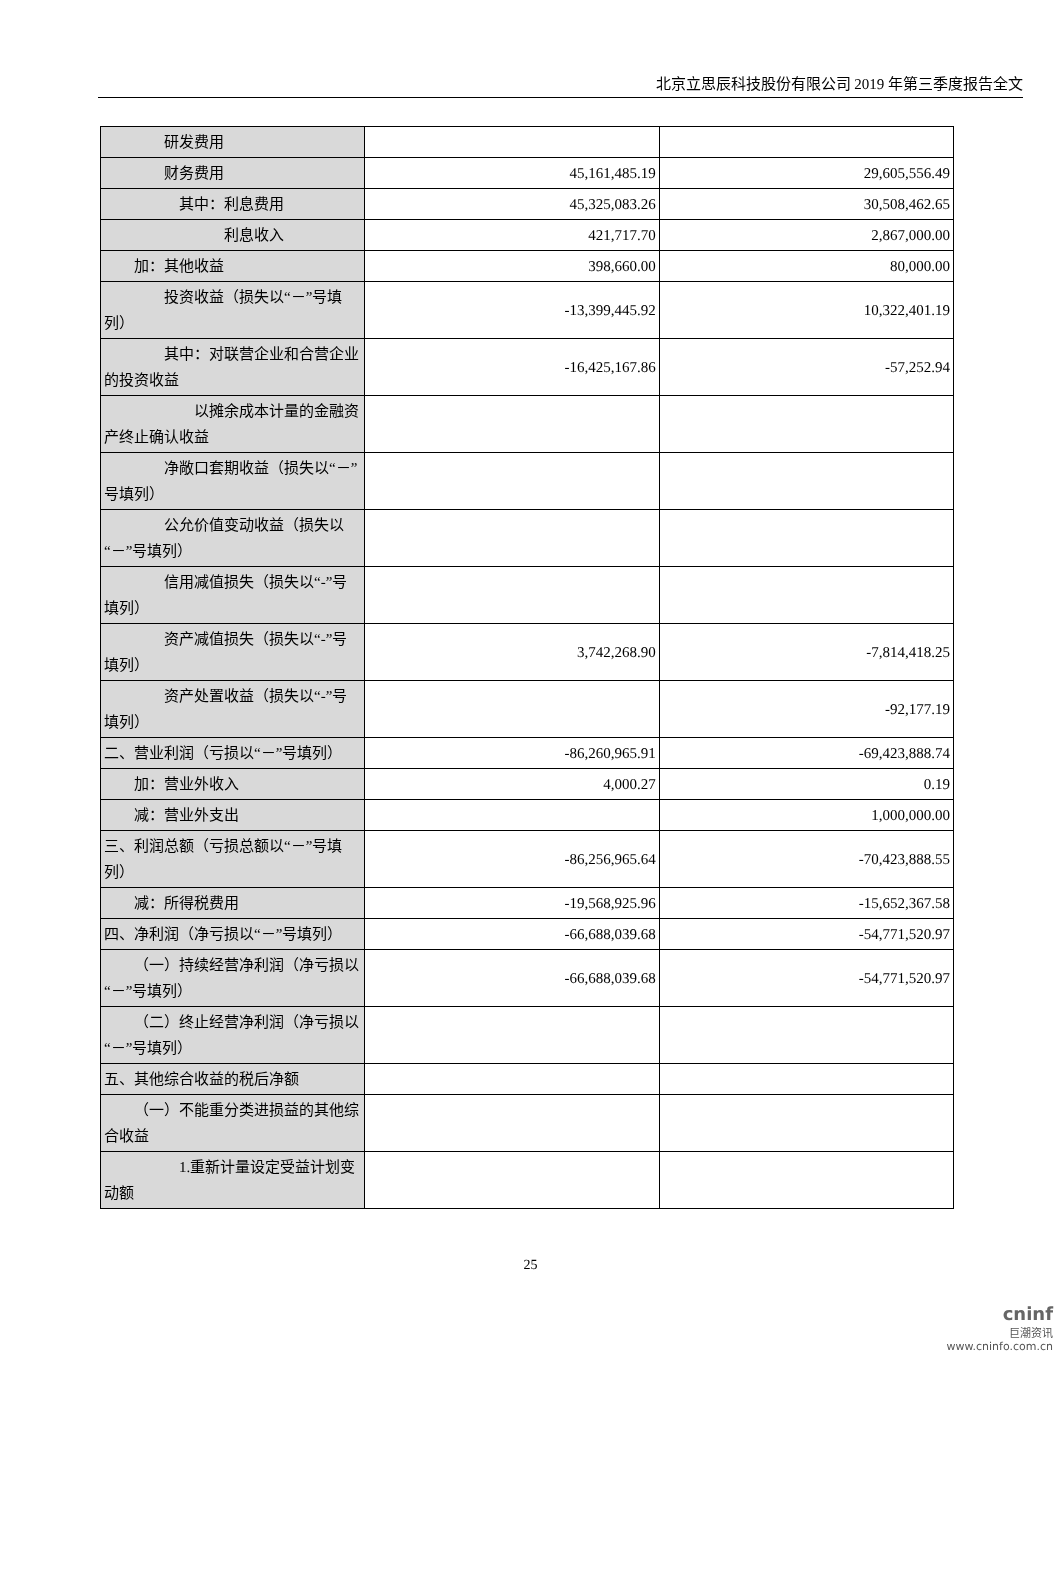北京立思辰科技股份有限公司 2019 年第三季度报告全文
| 研发费用 | | |
| 财务费用 | 45,161,485.19 | 29,605,556.49 |
| 其中：利息费用 | 45,325,083.26 | 30,508,462.65 |
| 利息收入 | 421,717.70 | 2,867,000.00 |
| 加：其他收益 | 398,660.00 | 80,000.00 |
| 投资收益（损失以“－”号填列） | -13,399,445.92 | 10,322,401.19 |
| 其中：对联营企业和合营企业的投资收益 | -16,425,167.86 | -57,252.94 |
| 以摊余成本计量的金融资产终止确认收益 | | |
| 净敞口套期收益（损失以“－”号填列） | | |
| 公允价值变动收益（损失以“－”号填列） | | |
| 信用减值损失（损失以“-”号填列） | | |
| 资产减值损失（损失以“-”号填列） | 3,742,268.90 | -7,814,418.25 |
| 资产处置收益（损失以“-”号填列） | | -92,177.19 |
| 二、营业利润（亏损以“－”号填列） | -86,260,965.91 | -69,423,888.74 |
| 加：营业外收入 | 4,000.27 | 0.19 |
| 减：营业外支出 | | 1,000,000.00 |
| 三、利润总额（亏损总额以“－”号填列） | -86,256,965.64 | -70,423,888.55 |
| 减：所得税费用 | -19,568,925.96 | -15,652,367.58 |
| 四、净利润（净亏损以“－”号填列） | -66,688,039.68 | -54,771,520.97 |
| （一）持续经营净利润（净亏损以“－”号填列） | -66,688,039.68 | -54,771,520.97 |
| （二）终止经营净利润（净亏损以“－”号填列） | | |
| 五、其他综合收益的税后净额 | | |
| （一）不能重分类进损益的其他综合收益 | | |
| 1.重新计量设定受益计划变动额 | | |
25
cninf
巨潮资讯
www.cninfo.com.cn